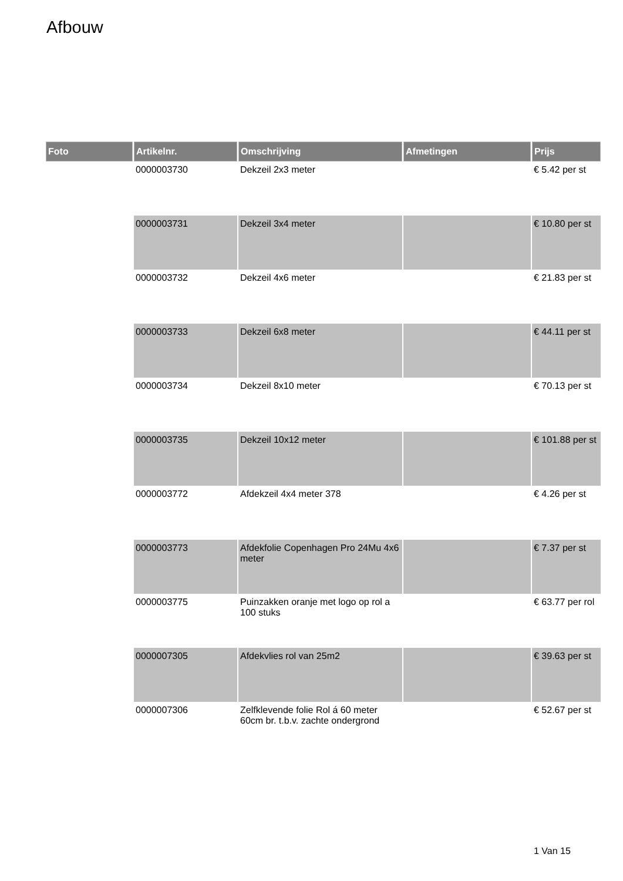Afbouw
| Foto | Artikelnr. | Omschrijving | Afmetingen | Prijs |
| --- | --- | --- | --- | --- |
| | 0000003730 | Dekzeil 2x3 meter | | € 5.42 per st |
| | 0000003731 | Dekzeil 3x4 meter | | € 10.80 per st |
| | 0000003732 | Dekzeil 4x6 meter | | € 21.83 per st |
| | 0000003733 | Dekzeil 6x8 meter | | € 44.11 per st |
| | 0000003734 | Dekzeil 8x10 meter | | € 70.13 per st |
| | 0000003735 | Dekzeil 10x12 meter | | € 101.88 per st |
| | 0000003772 | Afdekzeil 4x4 meter 378 | | € 4.26 per st |
| | 0000003773 | Afdekfolie Copenhagen Pro 24Mu 4x6 meter | | € 7.37 per st |
| | 0000003775 | Puinzakken oranje met logo op rol a 100 stuks | | € 63.77 per rol |
| | 0000007305 | Afdekvlies rol van 25m2 | | € 39.63 per st |
| | 0000007306 | Zelfklevende folie Rol á 60 meter 60cm br. t.b.v. zachte ondergrond | | € 52.67 per st |
1 Van 15